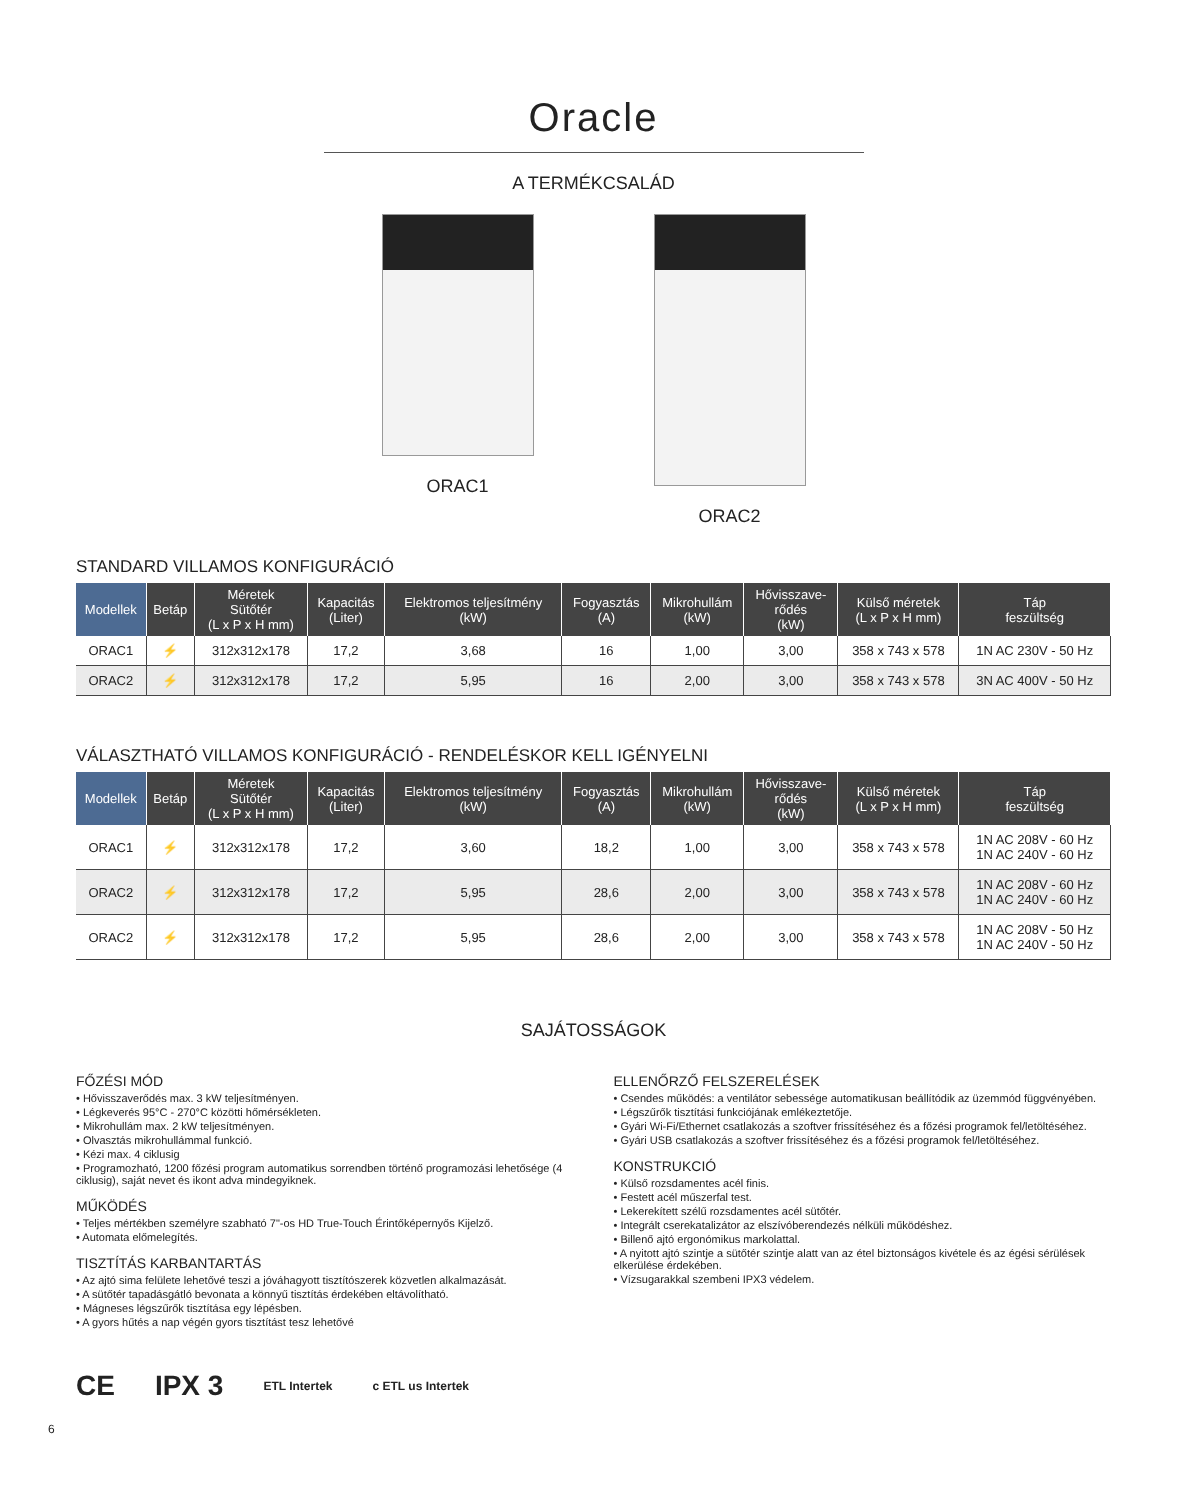Oracle
A TERMÉKCSALÁD
ORAC1 ORAC2
STANDARD VILLAMOS KONFIGURÁCIÓ
| Modellek | Betáp | Méretek Sütőtér (L x P x H mm) | Kapacitás (Liter) | Elektromos teljesítmény (kW) | Fogyasztás (A) | Mikrohullám (kW) | Hővisszave- rődés (kW) | Külső méretek (L x P x H mm) | Táp feszültség |
| --- | --- | --- | --- | --- | --- | --- | --- | --- | --- |
| ORAC1 | ⚡ | 312x312x178 | 17,2 | 3,68 | 16 | 1,00 | 3,00 | 358 x 743 x 578 | 1N AC 230V - 50 Hz |
| ORAC2 | ⚡ | 312x312x178 | 17,2 | 5,95 | 16 | 2,00 | 3,00 | 358 x 743 x 578 | 3N AC 400V - 50 Hz |
VÁLASZTHATÓ VILLAMOS KONFIGURÁCIÓ - RENDELÉSKOR KELL IGÉNYELNI
| Modellek | Betáp | Méretek Sütőtér (L x P x H mm) | Kapacitás (Liter) | Elektromos teljesítmény (kW) | Fogyasztás (A) | Mikrohullám (kW) | Hővisszave- rődés (kW) | Külső méretek (L x P x H mm) | Táp feszültség |
| --- | --- | --- | --- | --- | --- | --- | --- | --- | --- |
| ORAC1 | ⚡ | 312x312x178 | 17,2 | 3,60 | 18,2 | 1,00 | 3,00 | 358 x 743 x 578 | 1N AC 208V - 60 Hz 1N AC 240V - 60 Hz |
| ORAC2 | ⚡ | 312x312x178 | 17,2 | 5,95 | 28,6 | 2,00 | 3,00 | 358 x 743 x 578 | 1N AC 208V - 60 Hz 1N AC 240V - 60 Hz |
| ORAC2 | ⚡ | 312x312x178 | 17,2 | 5,95 | 28,6 | 2,00 | 3,00 | 358 x 743 x 578 | 1N AC 208V - 50 Hz 1N AC 240V - 50 Hz |
SAJÁTOSSÁGOK
FŐZÉSI MÓD
• Hővisszaverődés max. 3 kW teljesítményen.
• Légkeverés 95°C - 270°C közötti hőmérsékleten.
• Mikrohullám max. 2 kW teljesítményen.
• Olvasztás mikrohullámmal funkció.
• Kézi max. 4 ciklusig
• Programozható, 1200 főzési program automatikus sorrendben történő programozási lehetősége (4 ciklusig), saját nevet és ikont adva mindegyiknek.
MŰKÖDÉS
• Teljes mértékben személyre szabható 7"-os HD True-Touch Érintőképernyős Kijelző.
• Automata előmelegítés.
TISZTÍTÁS KARBANTARTÁS
• Az ajtó sima felülete lehetővé teszi a jóváhagyott tisztítószerek közvetlen alkalmazását.
• A sütőtér tapadásgátló bevonata a könnyű tisztítás érdekében eltávolítható.
• Mágneses légszűrők tisztítása egy lépésben.
• A gyors hűtés a nap végén gyors tisztítást tesz lehetővé
ELLENŐRZŐ FELSZERELÉSEK
• Csendes működés: a ventilátor sebessége automatikusan beállítódik az üzemmód függvényében.
• Légszűrők tisztítási funkciójának emlékeztetője.
• Gyári Wi-Fi/Ethernet csatlakozás a szoftver frissítéséhez és a főzési programok fel/letöltéséhez.
• Gyári USB csatlakozás a szoftver frissítéséhez és a főzési programok fel/letöltéséhez.
KONSTRUKCIÓ
• Külső rozsdamentes acél finis.
• Festett acél műszerfal test.
• Lekerekített szélű rozsdamentes acél sütőtér.
• Integrált cserekatalizátor az elszívóberendezés nélküli működéshez.
• Billenő ajtó ergonómikus markolattal.
• A nyitott ajtó szintje a sütőtér szintje alatt van az étel biztonságos kivétele és az égési sérülések elkerülése érdekében.
• Vízsugarakkal szembeni IPX3 védelem.
CE IPX 3 ETL Intertek c ETL us Intertek
6